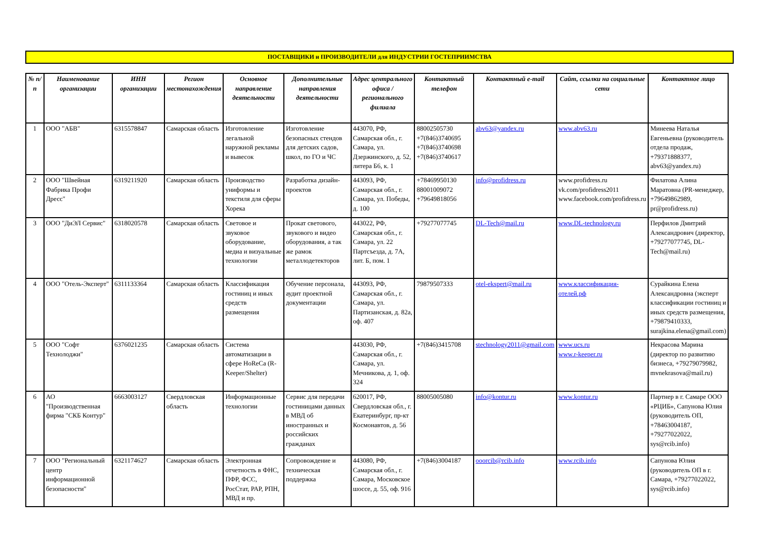ПОСТАВЩИКИ и ПРОИЗВОДИТЕЛИ для ИНДУСТРИИ ГОСТЕПРИИМСТВА
| № п/п | Наименование организации | ИНН организации | Регион местонахождения | Основное направление деятельности | Дополнительные направления деятельности | Адрес центрального офиса / регионального филиала | Контактный телефон | Контактный e-mail | Сайт, ссылки на социальные сети | Контактное лицо |
| --- | --- | --- | --- | --- | --- | --- | --- | --- | --- | --- |
| 1 | ООО "АБВ" | 6315578847 | Самарская область | Изготовление легальной наружной рекламы и вывесок | Изготовление безопасных стендов для детских садов, школ, по ГО и ЧС | 443070, РФ, Самарская обл., г. Самара, ул. Дзержинского, д. 52, литера Б6, к. 1 | 88002505730 +7(846)3740695 +7(846)3740698 +7(846)3740617 | abv63@yandex.ru | www.abv63.ru | Минеева Наталья Евгеньевна (руководитель отдела продаж, +79371888377, abv63@yandex.ru) |
| 2 | ООО "Швейная Фабрика Профи Дресс" | 6319211920 | Самарская область | Производство униформы и текстиля для сферы Хорека | Разработка дизайн-проектов | 443093, РФ, Самарская обл., г. Самара, ул. Победы, д. 100 | +78469950130 88001009072 +79649818056 | info@profidress.ru | www.profidress.ru vk.com/profidress2011 www.facebook.com/profidress.ru | Филатова Алина Маратовна (PR-менеджер, +79649862989, pr@profidress.ru) |
| 3 | ООО "ДиЭЛ Сервис" | 6318020578 | Самарская область | Световое и звуковое оборудование, медиа и визуальные технологии | Прокат светового, звукового и видео оборудования, а так же рамок металлодетекторов | 443022, РФ, Самарская обл., г. Самара, ул. 22 Партсъезда, д. 7А, лит. Б, пом. 1 | +79277077745 | DL-Tech@mail.ru | www.DL-technology.ru | Перфилов Дмитрий Александрович (директор, +79277077745, DL-Tech@mail.ru) |
| 4 | ООО "Отель-Эксперт" | 6311133364 | Самарская область | Классификация гостиниц и иных средств размещения | Обучение персонала, аудит проектной документации | 443093, РФ, Самарская обл., г. Самара, ул. Партизанская, д. 82а, оф. 407 | 79879507333 | otel-ekspert@mail.ru | www.классификация-отелей.рф | Сурайкина Елена Александровна (эксперт классификации гостиниц и иных средств размещения, +79879410333, surajkina.elena@gmail.com) |
| 5 | ООО "Софт Технолоджи" | 6376021235 | Самарская область | Система автоматизации в сфере HoReCa (R-Keeper/Shelter) | | 443030, РФ, Самарская обл., г. Самара, ул. Мечникова, д. 1, оф. 324 | +7(846)3415708 | stechnology2011@gmail.com | www.ucs.ru www.r-keeper.ru | Некрасова Марина (директор по развитию бизнеса, +79279079982, mvnekrasova@mail.ru) |
| 6 | АО "Производственная фирма "СКБ Контур" | 6663003127 | Свердловская область | Информационные технологии | Сервис для передачи гостиницами данных в МВД об иностранных и российских гражданах | 620017, РФ, Свердловская обл., г. Екатеринбург, пр-кт Космонавтов, д. 56 | 88005005080 | info@kontur.ru | www.kontur.ru | Партнер в г. Самаре ООО «РЦИБ», Сапунова Юлия (руководитель ОП, +78463004187, +79277022022, sys@rcib.info) |
| 7 | ООО "Региональный центр информационной безопасности" | 6321174627 | Самарская область | Электронная отчетность в ФНС, ПФР, ФСС, РосСтат, РАР, РПН, МВД и пр. | Сопровождение и техническая поддержка | 443080, РФ, Самарская обл., г. Самара, Московское шоссе, д. 55, оф. 916 | +7(846)3004187 | ooorcib@rcib.info | www.rcib.info | Сапунова Юлия (руководитель ОП в г. Самара, +79277022022, sys@rcib.info) |